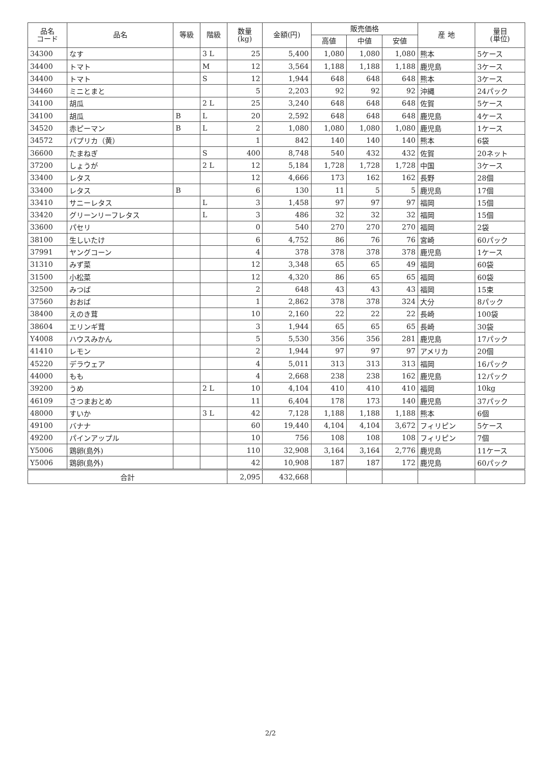| 品名 コード | 品名 | 等級 | 階級 | 数量 (kg) | 金額(円) | 販売価格 | | | 産 地 | 量目 (単位) |
| --- | --- | --- | --- | --- | --- | --- | --- | --- | --- | --- |
| | | | | | | 高値 | 中値 | 安値 | | |
| 34300 | なす | | 3 L | 25 | 5,400 | 1,080 | 1,080 | 1,080 | 熊本 | 5ケース |
| 34400 | トマト | | M | 12 | 3,564 | 1,188 | 1,188 | 1,188 | 鹿児島 | 3ケース |
| 34400 | トマト | | S | 12 | 1,944 | 648 | 648 | 648 | 熊本 | 3ケース |
| 34460 | ミニとまと | | | 5 | 2,203 | 92 | 92 | 92 | 沖縄 | 24パック |
| 34100 | 胡瓜 | | 2 L | 25 | 3,240 | 648 | 648 | 648 | 佐賀 | 5ケース |
| 34100 | 胡瓜 | B | L | 20 | 2,592 | 648 | 648 | 648 | 鹿児島 | 4ケース |
| 34520 | 赤ピーマン | B | L | 2 | 1,080 | 1,080 | 1,080 | 1,080 | 鹿児島 | 1ケース |
| 34572 | パプリカ（黄） | | | 1 | 842 | 140 | 140 | 140 | 熊本 | 6袋 |
| 36600 | たまねぎ | | S | 400 | 8,748 | 540 | 432 | 432 | 佐賀 | 20ネット |
| 37200 | しょうが | | 2 L | 12 | 5,184 | 1,728 | 1,728 | 1,728 | 中国 | 3ケース |
| 33400 | レタス | | | 12 | 4,666 | 173 | 162 | 162 | 長野 | 28個 |
| 33400 | レタス | B | | 6 | 130 | 11 | 5 | 5 | 鹿児島 | 17個 |
| 33410 | サニーレタス | | L | 3 | 1,458 | 97 | 97 | 97 | 福岡 | 15個 |
| 33420 | グリーンリーフレタス | | L | 3 | 486 | 32 | 32 | 32 | 福岡 | 15個 |
| 33600 | パセリ | | | 0 | 540 | 270 | 270 | 270 | 福岡 | 2袋 |
| 38100 | 生しいたけ | | | 6 | 4,752 | 86 | 76 | 76 | 宮崎 | 60パック |
| 37991 | ヤングコーン | | | 4 | 378 | 378 | 378 | 378 | 鹿児島 | 1ケース |
| 31310 | みず菜 | | | 12 | 3,348 | 65 | 65 | 49 | 福岡 | 60袋 |
| 31500 | 小松菜 | | | 12 | 4,320 | 86 | 65 | 65 | 福岡 | 60袋 |
| 32500 | みつば | | | 2 | 648 | 43 | 43 | 43 | 福岡 | 15束 |
| 37560 | おおば | | | 1 | 2,862 | 378 | 378 | 324 | 大分 | 8パック |
| 38400 | えのき茸 | | | 10 | 2,160 | 22 | 22 | 22 | 長崎 | 100袋 |
| 38604 | エリンギ茸 | | | 3 | 1,944 | 65 | 65 | 65 | 長崎 | 30袋 |
| Y4008 | ハウスみかん | | | 5 | 5,530 | 356 | 356 | 281 | 鹿児島 | 17パック |
| 41410 | レモン | | | 2 | 1,944 | 97 | 97 | 97 | アメリカ | 20個 |
| 45220 | デラウェア | | | 4 | 5,011 | 313 | 313 | 313 | 福岡 | 16パック |
| 44000 | もも | | | 4 | 2,668 | 238 | 238 | 162 | 鹿児島 | 12パック |
| 39200 | うめ | | 2 L | 10 | 4,104 | 410 | 410 | 410 | 福岡 | 10kg |
| 46109 | さつまおとめ | | | 11 | 6,404 | 178 | 173 | 140 | 鹿児島 | 37パック |
| 48000 | すいか | | 3 L | 42 | 7,128 | 1,188 | 1,188 | 1,188 | 熊本 | 6個 |
| 49100 | バナナ | | | 60 | 19,440 | 4,104 | 4,104 | 3,672 | フィリピン | 5ケース |
| 49200 | パインアップル | | | 10 | 756 | 108 | 108 | 108 | フィリピン | 7個 |
| Y5006 | 鶏卵(島外) | | | 110 | 32,908 | 3,164 | 3,164 | 2,776 | 鹿児島 | 11ケース |
| Y5006 | 鶏卵(島外) | | | 42 | 10,908 | 187 | 187 | 172 | 鹿児島 | 60パック |
| 合計 | | | | 2,095 | 432,668 | | | | | |
2/2